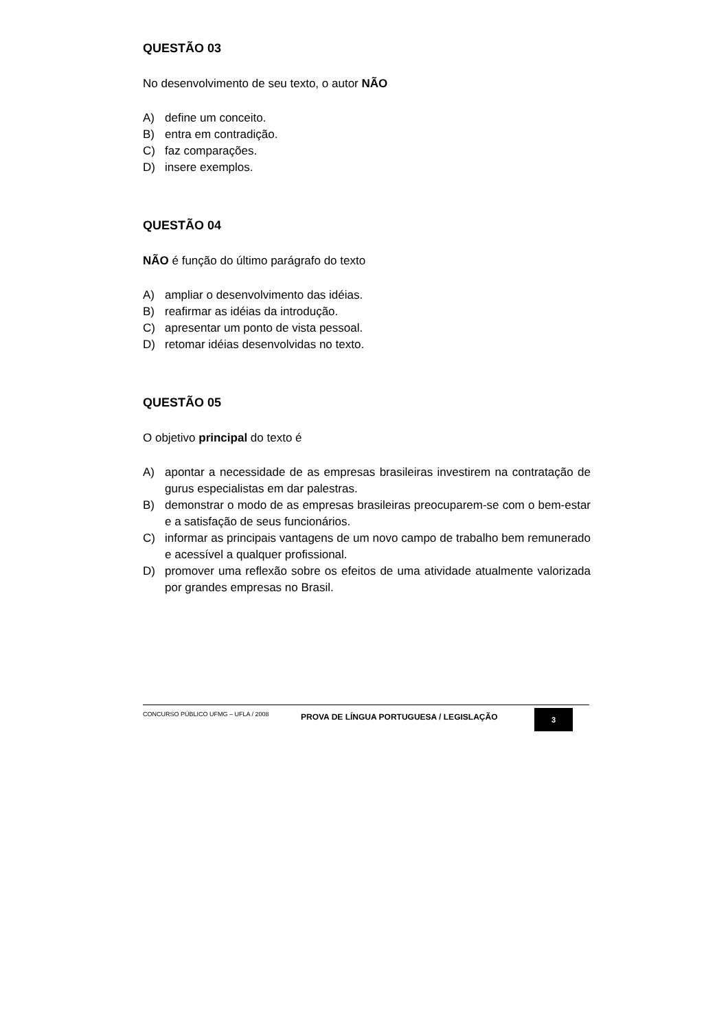QUESTÃO 03
No desenvolvimento de seu texto, o autor NÃO
A) define um conceito.
B) entra em contradição.
C) faz comparações.
D) insere exemplos.
QUESTÃO 04
NÃO é função do último parágrafo do texto
A) ampliar o desenvolvimento das idéias.
B) reafirmar as idéias da introdução.
C) apresentar um ponto de vista pessoal.
D) retomar idéias desenvolvidas no texto.
QUESTÃO 05
O objetivo principal do texto é
A) apontar a necessidade de as empresas brasileiras investirem na contratação de gurus especialistas em dar palestras.
B) demonstrar o modo de as empresas brasileiras preocuparem-se com o bem-estar e a satisfação de seus funcionários.
C) informar as principais vantagens de um novo campo de trabalho bem remunerado e acessível a qualquer profissional.
D) promover uma reflexão sobre os efeitos de uma atividade atualmente valorizada por grandes empresas no Brasil.
CONCURSO PÚBLICO UFMG – UFLA / 2008
PROVA DE LÍNGUA PORTUGUESA / LEGISLAÇÃO
3